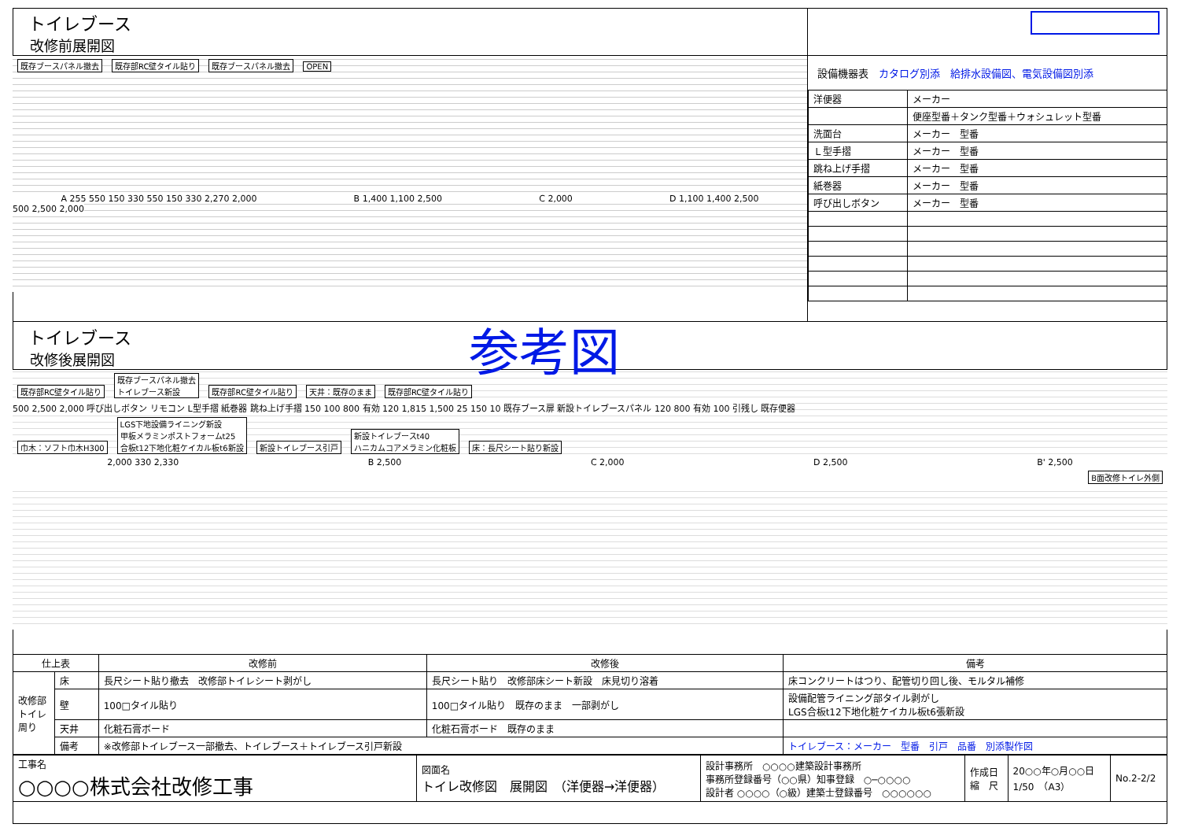トイレブース
改修前展開図
既存ブースパネル撤去 既存部RC壁タイル貼り 既存ブースパネル撤去 OPEN
A 255 550 150 330 550 150 330 2,270 2,000 B 1,400 1,100 2,500 C 2,000 D 1,100 1,400 2,500
500 2,500 2,000
設備機器表　カタログ別添　給排水設備図、電気設備図別添
| 洋便器 | メーカー |
| | 便座型番＋タンク型番＋ウォシュレット型番 |
| 洗面台 | メーカー 型番 |
| Ｌ型手摺 | メーカー 型番 |
| 跳ね上げ手摺 | メーカー 型番 |
| 紙巻器 | メーカー 型番 |
| 呼び出しボタン | メーカー 型番 |
参考図
トイレブース
改修後展開図
既存部RC壁タイル貼り 既存ブースパネル撤去
トイレブース新設 既存部RC壁タイル貼り 天井：既存のまま 既存部RC壁タイル貼り
500 2,500 2,000 呼び出しボタン リモコン L型手摺 紙巻器 跳ね上げ手摺 150 100 800 有効 120 1,815 1,500 25 150 10 既存ブース扉 新設トイレブースパネル 120 800 有効 100 引残し 既存便器
巾木：ソフト巾木H300 LGS下地設備ライニング新設
甲板メラミンポストフォームt25
合板t12下地化粧ケイカル板t6新設 新設トイレブース引戸 新設トイレブースt40
ハニカムコアメラミン化粧板 床：長尺シート貼り新設
2,000 330 2,330 B 2,500 C 2,000 D 2,500 B' 2,500
B面改修トイレ外側
| 仕上表 | | 改修前 | 改修後 | 備考 |
| --- | --- | --- | --- | --- |
| 改修部トイレ周り | 床 | 長尺シート貼り撤去 改修部トイレシート剥がし | 長尺シート貼り 改修部床シート新設 床見切り溶着 | 床コンクリートはつり、配管切り回し後、モルタル補修 |
| | 壁 | 100□タイル貼り | 100□タイル貼り 既存のまま 一部剥がし | 設備配管ライニング部タイル剥がし LGS合板t12下地化粧ケイカル板t6張新設 |
| | 天井 | 化粧石膏ボード | 化粧石膏ボード 既存のまま | |
| | 備考 | ※改修部トイレブース一部撤去、トイレブース＋トイレブース引戸新設 | | トイレブース：メーカー 型番 引戸 品番 別添製作図 |
| 工事名 ○○○○株式会社改修工事 | 図面名 トイレ改修図 展開図 （洋便器→洋便器） | 設計事務所 ○○○○建築設計事務所 事務所登録番号（○○県）知事登録 ○─○○○○ 設計者 ○○○○（○級）建築士登録番号 ○○○○○○ | 作成日 縮 尺 | 20○○年○月○○日 1/50 （A3） | No.2-2/2 |